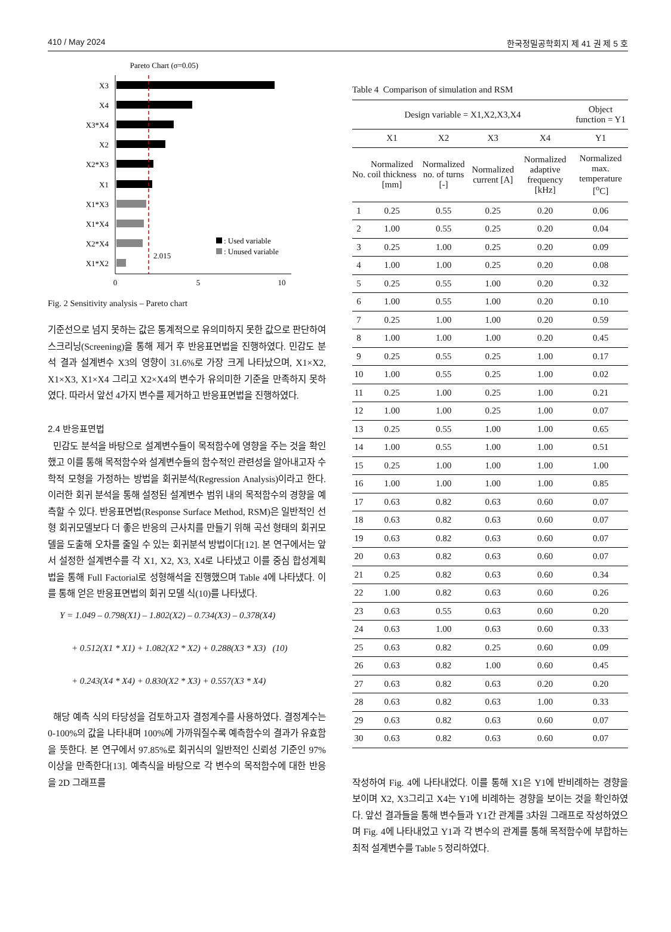410 / May 2024 한국정밀공학회지 제 41 권 제 5 호
Pareto Chart (σ=0.05)
X3
X4
X3*X4
X2
X2*X3
X1
X1*X3
X1*X4
X2*X4
X1*X2
2.015
: Used variable
: Unused variable
0
5
10
Fig. 2 Sensitivity analysis – Pareto chart
기준선으로 넘지 못하는 값은 통계적으로 유의미하지 못한 값으로 판단하여 스크리닝(Screening)을 통해 제거 후 반응표면법을 진행하였다. 민감도 분석 결과 설계변수 X3의 영향이 31.6%로 가장 크게 나타났으며, X1×X2, X1×X3, X1×X4 그리고 X2×X4의 변수가 유의미한 기준을 만족하지 못하였다. 따라서 앞선 4가지 변수를 제거하고 반응표면법을 진행하였다.
2.4 반응표면법
민감도 분석을 바탕으로 설계변수들이 목적함수에 영향을 주는 것을 확인했고 이를 통해 목적함수와 설계변수들의 함수적인 관련성을 알아내고자 수학적 모형을 가정하는 방법을 회귀분석(Regression Analysis)이라고 한다. 이러한 회귀 분석을 통해 설정된 설계변수 범위 내의 목적함수의 경향을 예측할 수 있다. 반응표면법(Response Surface Method, RSM)은 일반적인 선형 회귀모델보다 더 좋은 반응의 근사치를 만들기 위해 곡선 형태의 회귀모델을 도출해 오차를 줄일 수 있는 회귀분석 방법이다[12]. 본 연구에서는 앞서 설정한 설계변수를 각 X1, X2, X3, X4로 나타냈고 이를 중심 합성계획법을 통해 Full Factorial로 성형해석을 진행했으며 Table 4에 나타냈다. 이를 통해 얻은 반응표면법의 회귀 모델 식(10)를 나타냈다.
Y = 1.049 – 0.798(X1) – 1.802(X2) – 0.734(X3) – 0.378(X4)
+ 0.512(X1 * X1) + 1.082(X2 * X2) + 0.288(X3 * X3) (10)
+ 0.243(X4 * X4) + 0.830(X2 * X3) + 0.557(X3 * X4)
해당 예측 식의 타당성을 검토하고자 결정계수를 사용하였다. 결정계수는 0-100%의 값을 나타내며 100%에 가까워질수록 예측함수의 결과가 유효함을 뜻한다. 본 연구에서 97.85%로 회귀식의 일반적인 신뢰성 기준인 97% 이상을 만족한다[13]. 예측식을 바탕으로 각 변수의 목적함수에 대한 반응을 2D 그래프를
Table 4 Comparison of simulation and RSM
| Design variable = X1,X2,X3,X4 | | | | | Object function = Y1 |
| | X1 | X2 | X3 | X4 | Y1 |
| No. | Normalized coil thickness [mm] | Normalized no. of turns [-] | Normalized current [A] | Normalized adaptive frequency [kHz] | Normalized max. temperature [<sup>o</sup>C] |
| 1 | 0.25 | 0.55 | 0.25 | 0.20 | 0.06 |
| 2 | 1.00 | 0.55 | 0.25 | 0.20 | 0.04 |
| 3 | 0.25 | 1.00 | 0.25 | 0.20 | 0.09 |
| 4 | 1.00 | 1.00 | 0.25 | 0.20 | 0.08 |
| 5 | 0.25 | 0.55 | 1.00 | 0.20 | 0.32 |
| 6 | 1.00 | 0.55 | 1.00 | 0.20 | 0.10 |
| 7 | 0.25 | 1.00 | 1.00 | 0.20 | 0.59 |
| 8 | 1.00 | 1.00 | 1.00 | 0.20 | 0.45 |
| 9 | 0.25 | 0.55 | 0.25 | 1.00 | 0.17 |
| 10 | 1.00 | 0.55 | 0.25 | 1.00 | 0.02 |
| 11 | 0.25 | 1.00 | 0.25 | 1.00 | 0.21 |
| 12 | 1.00 | 1.00 | 0.25 | 1.00 | 0.07 |
| 13 | 0.25 | 0.55 | 1.00 | 1.00 | 0.65 |
| 14 | 1.00 | 0.55 | 1.00 | 1.00 | 0.51 |
| 15 | 0.25 | 1.00 | 1.00 | 1.00 | 1.00 |
| 16 | 1.00 | 1.00 | 1.00 | 1.00 | 0.85 |
| 17 | 0.63 | 0.82 | 0.63 | 0.60 | 0.07 |
| 18 | 0.63 | 0.82 | 0.63 | 0.60 | 0.07 |
| 19 | 0.63 | 0.82 | 0.63 | 0.60 | 0.07 |
| 20 | 0.63 | 0.82 | 0.63 | 0.60 | 0.07 |
| 21 | 0.25 | 0.82 | 0.63 | 0.60 | 0.34 |
| 22 | 1.00 | 0.82 | 0.63 | 0.60 | 0.26 |
| 23 | 0.63 | 0.55 | 0.63 | 0.60 | 0.20 |
| 24 | 0.63 | 1.00 | 0.63 | 0.60 | 0.33 |
| 25 | 0.63 | 0.82 | 0.25 | 0.60 | 0.09 |
| 26 | 0.63 | 0.82 | 1.00 | 0.60 | 0.45 |
| 27 | 0.63 | 0.82 | 0.63 | 0.20 | 0.20 |
| 28 | 0.63 | 0.82 | 0.63 | 1.00 | 0.33 |
| 29 | 0.63 | 0.82 | 0.63 | 0.60 | 0.07 |
| 30 | 0.63 | 0.82 | 0.63 | 0.60 | 0.07 |
작성하여 Fig. 4에 나타내었다. 이를 통해 X1은 Y1에 반비례하는 경향을 보이며 X2, X3그리고 X4는 Y1에 비례하는 경향을 보이는 것을 확인하였다. 앞선 결과들을 통해 변수들과 Y1간 관계를 3차원 그래프로 작성하였으며 Fig. 4에 나타내었고 Y1과 각 변수의 관계를 통해 목적함수에 부합하는 최적 설계변수를 Table 5 정리하였다.